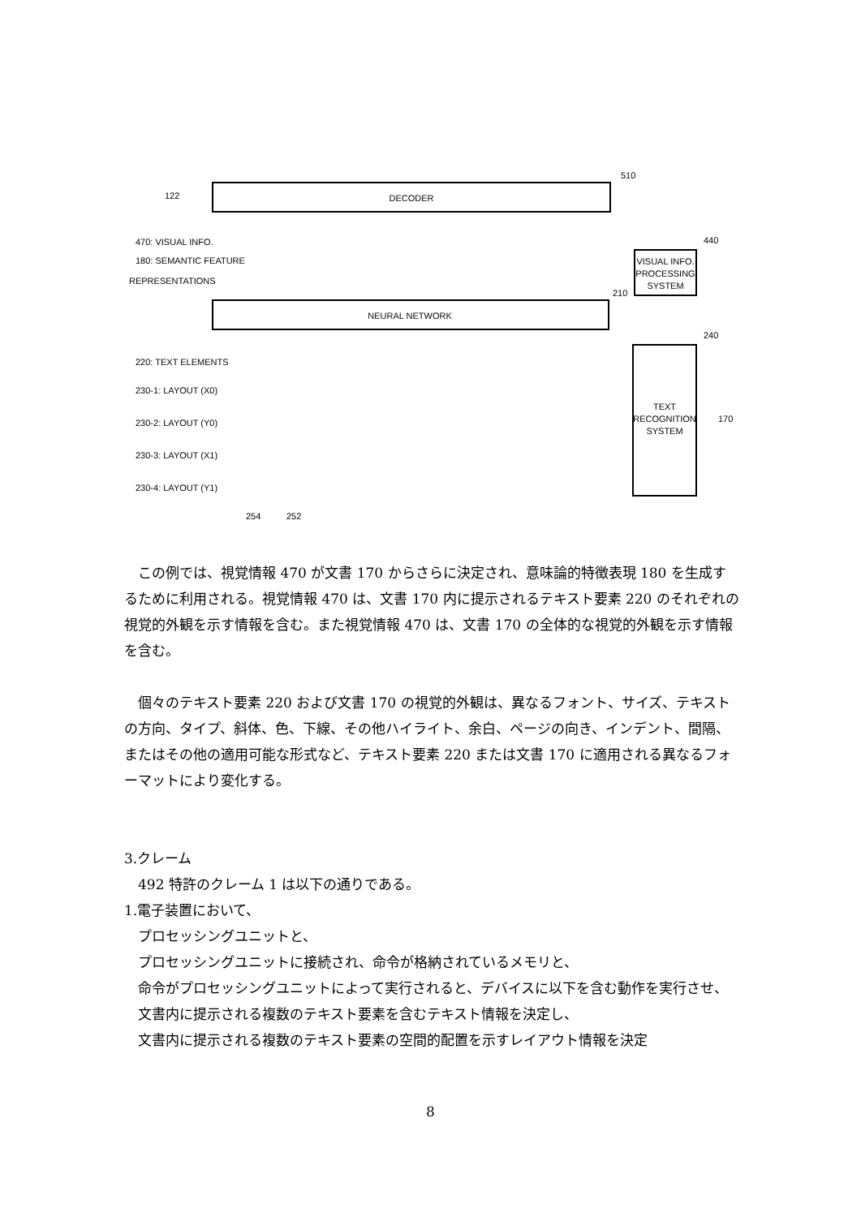DECODER
510
122
470: VISUAL INFO.
180: SEMANTIC FEATURE
REPRESENTATIONS
NEURAL NETWORK
210
VISUAL INFO.
PROCESSING
SYSTEM
440
TEXT
RECOGNITION
SYSTEM
240
170
220: TEXT ELEMENTS
230-1: LAYOUT (X0)
230-2: LAYOUT (Y0)
230-3: LAYOUT (X1)
230-4: LAYOUT (Y1)
254
252
　この例では、視覚情報 470 が文書 170 からさらに決定され、意味論的特徴表現 180 を生成するために利用される。視覚情報 470 は、文書 170 内に提示されるテキスト要素 220 のそれぞれの視覚的外観を示す情報を含む。また視覚情報 470 は、文書 170 の全体的な視覚的外観を示す情報を含む。
　個々のテキスト要素 220 および文書 170 の視覚的外観は、異なるフォント、サイズ、テキストの方向、タイプ、斜体、色、下線、その他ハイライト、余白、ページの向き、インデント、間隔、またはその他の適用可能な形式など、テキスト要素 220 または文書 170 に適用される異なるフォーマットにより変化する。
3.クレーム
　492 特許のクレーム 1 は以下の通りである。
1.電子装置において、
　プロセッシングユニットと、
　プロセッシングユニットに接続され、命令が格納されているメモリと、
　命令がプロセッシングユニットによって実行されると、デバイスに以下を含む動作を実行させ、
　文書内に提示される複数のテキスト要素を含むテキスト情報を決定し、
　文書内に提示される複数のテキスト要素の空間的配置を示すレイアウト情報を決定
8